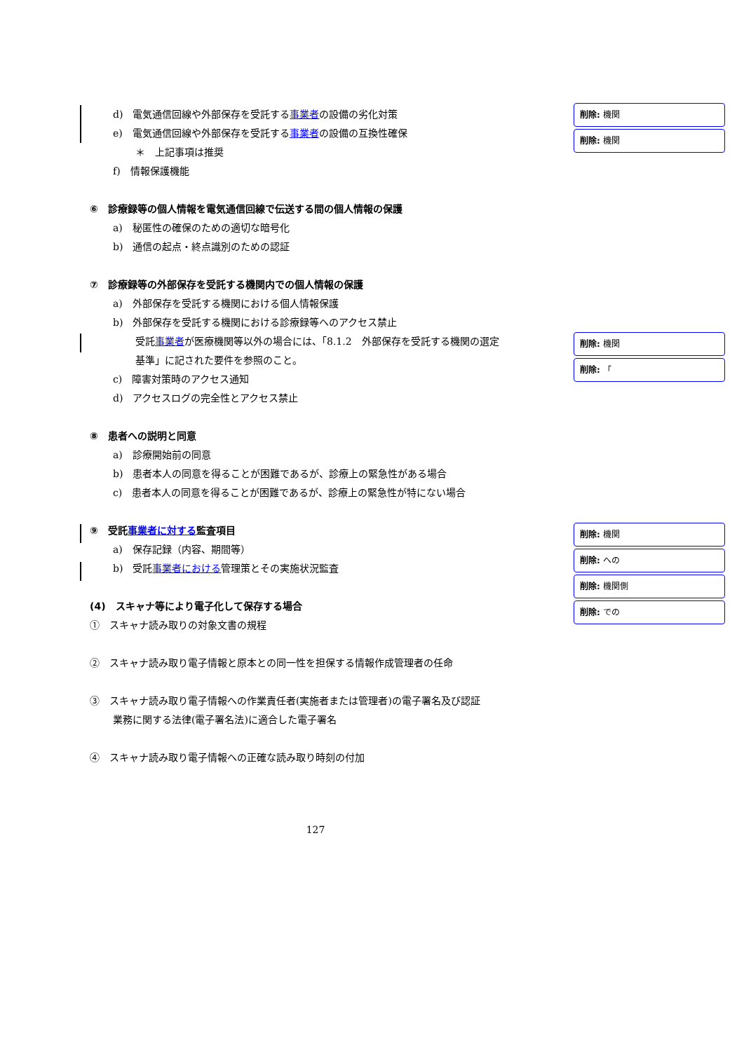d)　電気通信回線や外部保存を受託する事業者の設備の劣化対策
e)　電気通信回線や外部保存を受託する事業者の設備の互換性確保
＊　上記事項は推奨
f)　情報保護機能
⑥　診療録等の個人情報を電気通信回線で伝送する間の個人情報の保護
a)　秘匿性の確保のための適切な暗号化
b)　通信の起点・終点識別のための認証
⑦　診療録等の外部保存を受託する機関内での個人情報の保護
a)　外部保存を受託する機関における個人情報保護
b)　外部保存を受託する機関における診療録等へのアクセス禁止
受託事業者が医療機関等以外の場合には、「8.1.2　外部保存を受託する機関の選定
基準」に記された要件を参照のこと。
c)　障害対策時のアクセス通知
d)　アクセスログの完全性とアクセス禁止
⑧　患者への説明と同意
a)　診療開始前の同意
b)　患者本人の同意を得ることが困難であるが、診療上の緊急性がある場合
c)　患者本人の同意を得ることが困難であるが、診療上の緊急性が特にない場合
⑨　受託事業者に対する監査項目
a)　保存記録（内容、期間等）
b)　受託事業者における管理策とその実施状況監査
(4)　スキャナ等により電子化して保存する場合
①　スキャナ読み取りの対象文書の規程
②　スキャナ読み取り電子情報と原本との同一性を担保する情報作成管理者の任命
③　スキャナ読み取り電子情報への作業責任者(実施者または管理者)の電子署名及び認証
業務に関する法律(電子署名法)に適合した電子署名
④　スキャナ読み取り電子情報への正確な読み取り時刻の付加
削除: 機関
削除: 機関
削除: 機関
削除: 「
削除: 機関
削除: への
削除: 機関側
削除: での
127